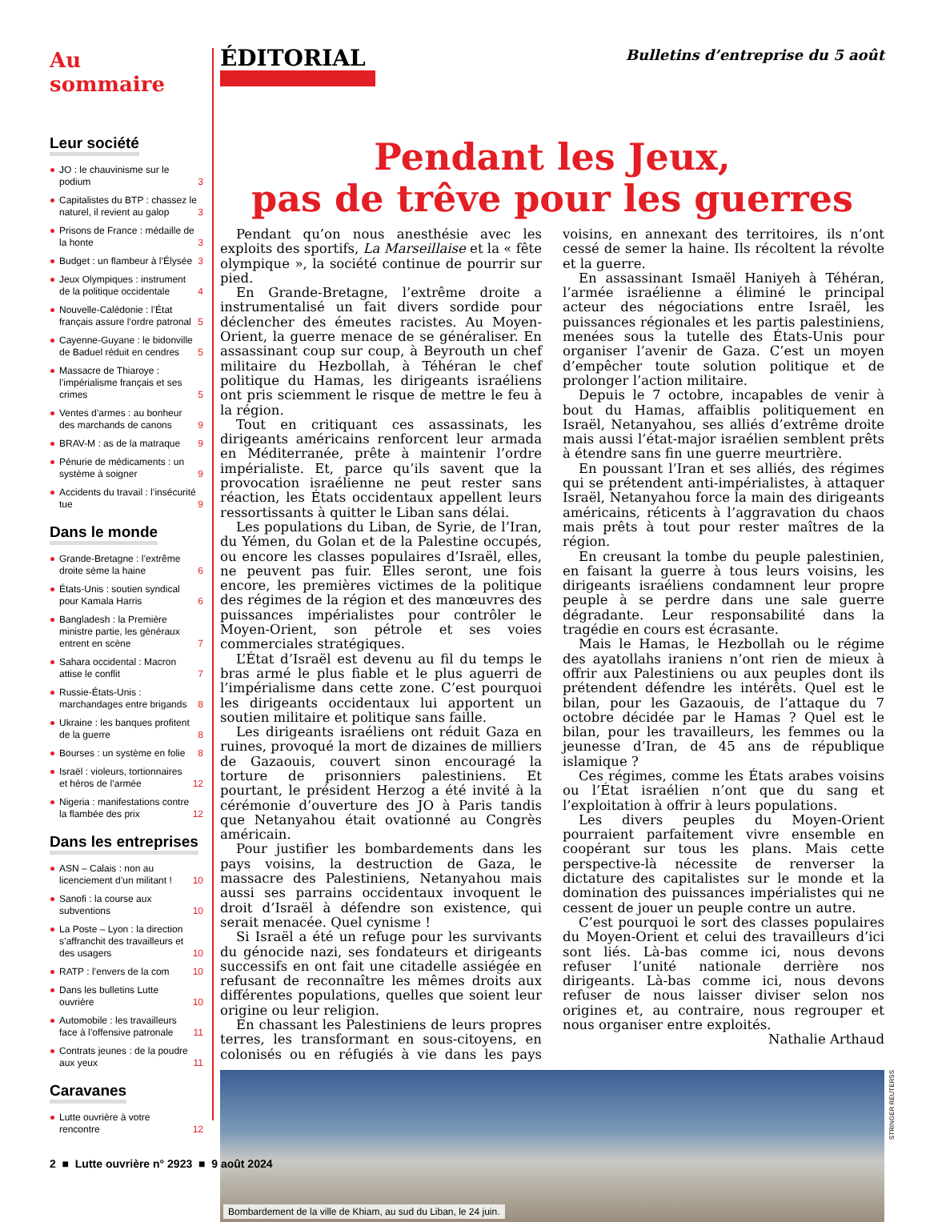Au sommaire
Leur société
JO : le chauvinisme sur le podium 3
Capitalistes du BTP : chassez le naturel, il revient au galop 3
Prisons de France : médaille de la honte 3
Budget : un flambeur à l’Élysée 3
Jeux Olympiques : instrument de la politique occidentale 4
Nouvelle-Calédonie : l’État français assure l’ordre patronal 5
Cayenne-Guyane : le bidonville de Baduel réduit en cendres 5
Massacre de Thiaroye : l’impérialisme français et ses crimes 5
Ventes d’armes : au bonheur des marchands de canons 9
BRAV-M : as de la matraque 9
Pénurie de médicaments : un système à soigner 9
Accidents du travail : l’insécurité tue 9
Dans le monde
Grande-Bretagne : l’extrême droite sème la haine 6
États-Unis : soutien syndical pour Kamala Harris 6
Bangladesh : la Première ministre partie, les généraux entrent en scène 7
Sahara occidental : Macron attise le conflit 7
Russie-États-Unis : marchandages entre brigands 8
Ukraine : les banques profitent de la guerre 8
Bourses : un système en folie 8
Israël : violeurs, tortionnaires et héros de l’armée 12
Nigeria : manifestations contre la flambée des prix 12
Dans les entreprises
ASN – Calais : non au licenciement d’un militant ! 10
Sanofi : la course aux subventions 10
La Poste – Lyon : la direction s’affranchit des travailleurs et des usagers 10
RATP : l’envers de la com 10
Dans les bulletins Lutte ouvrière 10
Automobile : les travailleurs face à l’offensive patronale 11
Contrats jeunes : de la poudre aux yeux 11
Caravanes
Lutte ouvrière à votre rencontre 12
ÉDITORIAL
Bulletins d’entreprise du 5 août
Pendant les Jeux,
pas de trêve pour les guerres
Pendant qu’on nous anesthésie avec les exploits des sportifs, La Marseillaise et la « fête olympique », la société continue de pourrir sur pied.
En Grande-Bretagne, l’extrême droite a instrumentalisé un fait divers sordide pour déclencher des émeutes racistes. Au Moyen-Orient, la guerre menace de se généraliser. En assassinant coup sur coup, à Beyrouth un chef militaire du Hezbollah, à Téhéran le chef politique du Hamas, les dirigeants israéliens ont pris sciemment le risque de mettre le feu à la région.
Tout en critiquant ces assassinats, les dirigeants américains renforcent leur armada en Méditerranée, prête à maintenir l’ordre impérialiste. Et, parce qu’ils savent que la provocation israélienne ne peut rester sans réaction, les États occidentaux appellent leurs ressortissants à quitter le Liban sans délai.
Les populations du Liban, de Syrie, de l’Iran, du Yémen, du Golan et de la Palestine occupés, ou encore les classes populaires d’Israël, elles, ne peuvent pas fuir. Elles seront, une fois encore, les premières victimes de la politique des régimes de la région et des manœuvres des puissances impérialistes pour contrôler le Moyen-Orient, son pétrole et ses voies commerciales stratégiques.
L’État d’Israël est devenu au fil du temps le bras armé le plus fiable et le plus aguerri de l’impérialisme dans cette zone. C’est pourquoi les dirigeants occidentaux lui apportent un soutien militaire et politique sans faille.
Les dirigeants israéliens ont réduit Gaza en ruines, provoqué la mort de dizaines de milliers de Gazaouis, couvert sinon encouragé la torture de prisonniers palestiniens. Et pourtant, le président Herzog a été invité à la cérémonie d’ouverture des JO à Paris tandis que Netanyahou était ovationné au Congrès américain.
Pour justifier les bombardements dans les pays voisins, la destruction de Gaza, le massacre des Palestiniens, Netanyahou mais aussi ses parrains occidentaux invoquent le droit d’Israël à défendre son existence, qui serait menacée. Quel cynisme !
Si Israël a été un refuge pour les survivants du génocide nazi, ses fondateurs et dirigeants successifs en ont fait une citadelle assiégée en refusant de reconnaître les mêmes droits aux différentes populations, quelles que soient leur origine ou leur religion.
En chassant les Palestiniens de leurs propres terres, les transformant en sous-citoyens, en colonisés ou en réfugiés à vie dans les pays voisins, en annexant des territoires, ils n’ont cessé de semer la haine. Ils récoltent la révolte et la guerre.
En assassinant Ismaël Haniyeh à Téhéran, l’armée israélienne a éliminé le principal acteur des négociations entre Israël, les puissances régionales et les partis palestiniens, menées sous la tutelle des États-Unis pour organiser l’avenir de Gaza. C’est un moyen d’empêcher toute solution politique et de prolonger l’action militaire.
Depuis le 7 octobre, incapables de venir à bout du Hamas, affaiblis politiquement en Israël, Netanyahou, ses alliés d’extrême droite mais aussi l’état-major israélien semblent prêts à étendre sans fin une guerre meurtrière.
En poussant l’Iran et ses alliés, des régimes qui se prétendent anti-impérialistes, à attaquer Israël, Netanyahou force la main des dirigeants américains, réticents à l’aggravation du chaos mais prêts à tout pour rester maîtres de la région.
En creusant la tombe du peuple palestinien, en faisant la guerre à tous leurs voisins, les dirigeants israéliens condamnent leur propre peuple à se perdre dans une sale guerre dégradante. Leur responsabilité dans la tragédie en cours est écrasante.
Mais le Hamas, le Hezbollah ou le régime des ayatollahs iraniens n’ont rien de mieux à offrir aux Palestiniens ou aux peuples dont ils prétendent défendre les intérêts. Quel est le bilan, pour les Gazaouis, de l’attaque du 7 octobre décidée par le Hamas ? Quel est le bilan, pour les travailleurs, les femmes ou la jeunesse d’Iran, de 45 ans de république islamique ?
Ces régimes, comme les États arabes voisins ou l’État israélien n’ont que du sang et l’exploitation à offrir à leurs populations.
Les divers peuples du Moyen-Orient pourraient parfaitement vivre ensemble en coopérant sur tous les plans. Mais cette perspective-là nécessite de renverser la dictature des capitalistes sur le monde et la domination des puissances impérialistes qui ne cessent de jouer un peuple contre un autre.
C’est pourquoi le sort des classes populaires du Moyen-Orient et celui des travailleurs d’ici sont liés. Là-bas comme ici, nous devons refuser l’unité nationale derrière nos dirigeants. Là-bas comme ici, nous devons refuser de nous laisser diviser selon nos origines et, au contraire, nous regrouper et nous organiser entre exploités.
Nathalie Arthaud
Bombardement de la ville de Khiam, au sud du Liban, le 24 juin.
STRINGER REUTERSS
2 ■ Lutte ouvrière n° 2923 ■ 9 août 2024